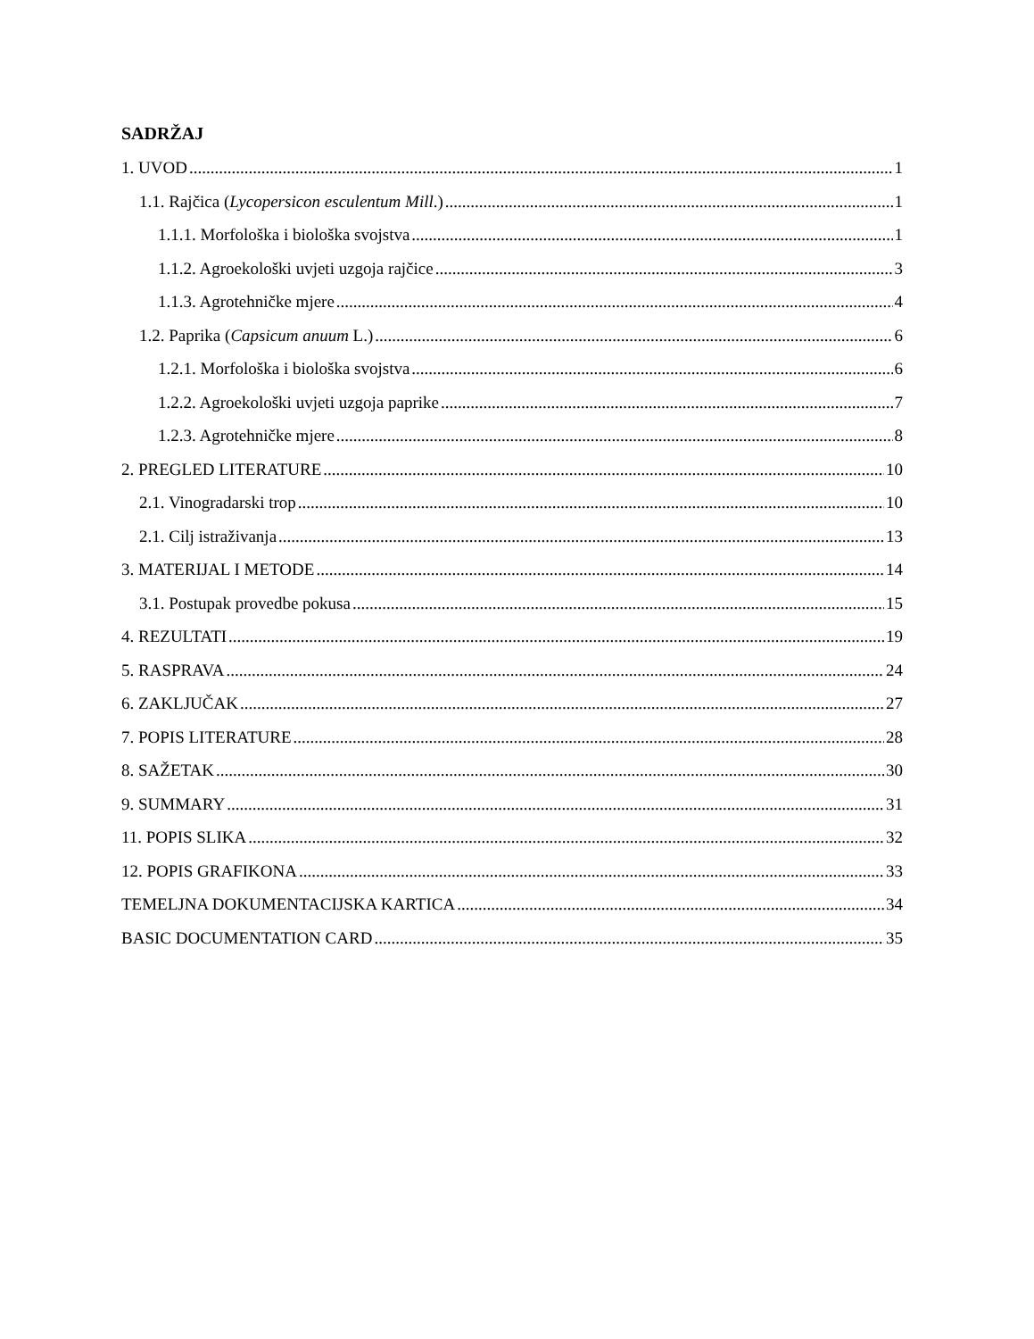SADRŽAJ
1. UVOD 1
1.1. Rajčica (Lycopersicon esculentum Mill.) 1
1.1.1. Morfološka i biološka svojstva 1
1.1.2. Agroekološki uvjeti uzgoja rajčice 3
1.1.3. Agrotehničke mjere 4
1.2. Paprika (Capsicum anuum L.) 6
1.2.1. Morfološka i biološka svojstva 6
1.2.2. Agroekološki uvjeti uzgoja paprike 7
1.2.3. Agrotehničke mjere 8
2. PREGLED LITERATURE 10
2.1. Vinogradarski trop 10
2.1. Cilj istraživanja 13
3. MATERIJAL I METODE 14
3.1. Postupak provedbe pokusa 15
4. REZULTATI 19
5. RASPRAVA 24
6. ZAKLJUČAK 27
7. POPIS LITERATURE 28
8. SAŽETAK 30
9. SUMMARY 31
11. POPIS SLIKA 32
12. POPIS GRAFIKONA 33
TEMELJNA DOKUMENTACIJSKA KARTICA 34
BASIC DOCUMENTATION CARD 35